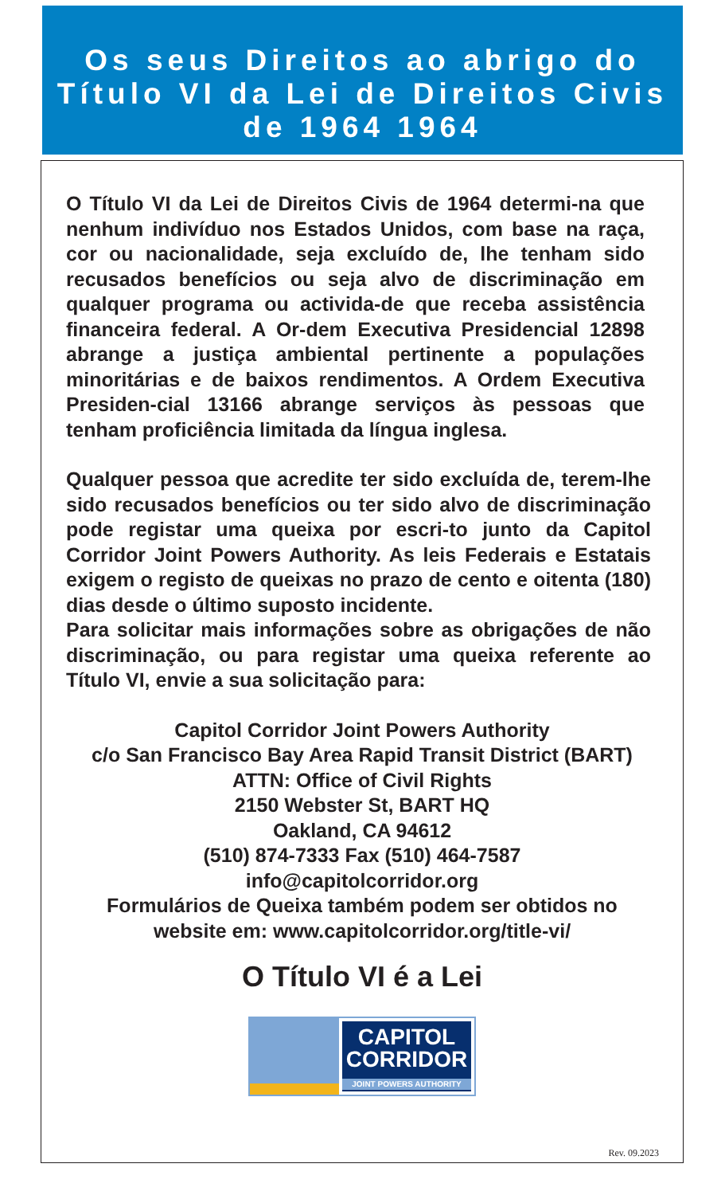Os seus Direitos ao abrigo do
Título VI da Lei de Direitos Civis
de 1964 1964
O Título VI da Lei de Direitos Civis de 1964 determi-na que nenhum indivíduo nos Estados Unidos, com base na raça, cor ou nacionalidade, seja excluído de, lhe tenham sido recusados benefícios ou seja alvo de discriminação em qualquer programa ou activida-de que receba assistência financeira federal. A Or-dem Executiva Presidencial 12898 abrange a justiça ambiental pertinente a populações minoritárias e de baixos rendimentos. A Ordem Executiva Presiden-cial 13166 abrange serviços às pessoas que tenham proficiência limitada da língua inglesa.
Qualquer pessoa que acredite ter sido excluída de, terem-lhe sido recusados benefícios ou ter sido alvo de discriminação pode registar uma queixa por escri-to junto da Capitol Corridor Joint Powers Authority. As leis Federais e Estatais exigem o registo de queixas no prazo de cento e oitenta (180) dias desde o último suposto incidente.
Para solicitar mais informações sobre as obrigações de não discriminação, ou para registar uma queixa referente ao Título VI, envie a sua solicitação para:
Capitol Corridor Joint Powers Authority
c/o San Francisco Bay Area Rapid Transit District (BART)
ATTN: Office of Civil Rights
2150 Webster St, BART HQ
Oakland, CA 94612
(510) 874-7333 Fax (510) 464-7587
info@capitolcorridor.org
Formulários de Queixa também podem ser obtidos no
website em: www.capitolcorridor.org/title-vi/
O Título VI é a Lei
CAPITOL
CORRIDOR
JOINT POWERS AUTHORITY
Rev. 09.2023